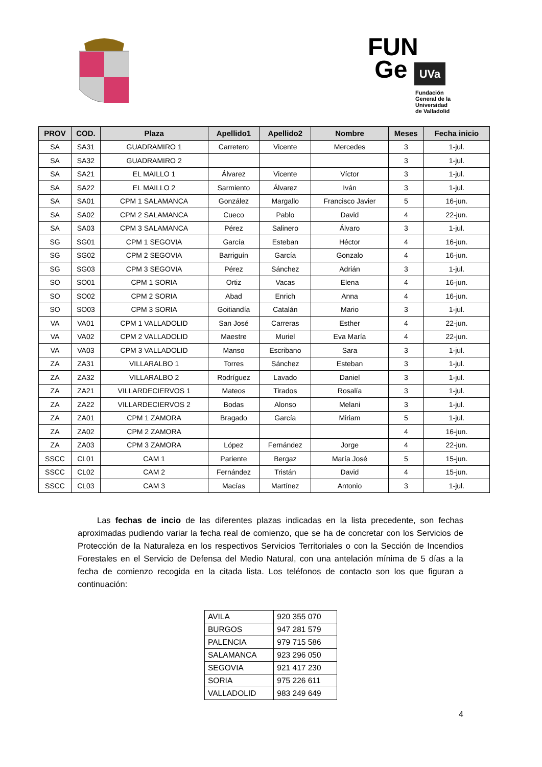FUN
Ge UVa
Fundación
General de la
Universidad
de Valladolid
| PROV | COD. | Plaza | Apellido1 | Apellido2 | Nombre | Meses | Fecha inicio |
| --- | --- | --- | --- | --- | --- | --- | --- |
| SA | SA31 | GUADRAMIRO 1 | Carretero | Vicente | Mercedes | 3 | 1-jul. |
| SA | SA32 | GUADRAMIRO 2 | | | | 3 | 1-jul. |
| SA | SA21 | EL MAILLO 1 | Álvarez | Vicente | Víctor | 3 | 1-jul. |
| SA | SA22 | EL MAILLO 2 | Sarmiento | Álvarez | Iván | 3 | 1-jul. |
| SA | SA01 | CPM 1 SALAMANCA | González | Margallo | Francisco Javier | 5 | 16-jun. |
| SA | SA02 | CPM 2 SALAMANCA | Cueco | Pablo | David | 4 | 22-jun. |
| SA | SA03 | CPM 3 SALAMANCA | Pérez | Salinero | Álvaro | 3 | 1-jul. |
| SG | SG01 | CPM 1 SEGOVIA | García | Esteban | Héctor | 4 | 16-jun. |
| SG | SG02 | CPM 2 SEGOVIA | Barriguín | García | Gonzalo | 4 | 16-jun. |
| SG | SG03 | CPM 3 SEGOVIA | Pérez | Sánchez | Adrián | 3 | 1-jul. |
| SO | SO01 | CPM 1 SORIA | Ortiz | Vacas | Elena | 4 | 16-jun. |
| SO | SO02 | CPM 2 SORIA | Abad | Enrich | Anna | 4 | 16-jun. |
| SO | SO03 | CPM 3 SORIA | Goitiandía | Catalán | Mario | 3 | 1-jul. |
| VA | VA01 | CPM 1 VALLADOLID | San José | Carreras | Esther | 4 | 22-jun. |
| VA | VA02 | CPM 2 VALLADOLID | Maestre | Muriel | Eva María | 4 | 22-jun. |
| VA | VA03 | CPM 3 VALLADOLID | Manso | Escribano | Sara | 3 | 1-jul. |
| ZA | ZA31 | VILLARALBO 1 | Torres | Sánchez | Esteban | 3 | 1-jul. |
| ZA | ZA32 | VILLARALBO 2 | Rodríguez | Lavado | Daniel | 3 | 1-jul. |
| ZA | ZA21 | VILLARDECIERVOS 1 | Mateos | Tirados | Rosalía | 3 | 1-jul. |
| ZA | ZA22 | VILLARDECIERVOS 2 | Bodas | Alonso | Melani | 3 | 1-jul. |
| ZA | ZA01 | CPM 1 ZAMORA | Bragado | García | Miriam | 5 | 1-jul. |
| ZA | ZA02 | CPM 2 ZAMORA | | | | 4 | 16-jun. |
| ZA | ZA03 | CPM 3 ZAMORA | López | Fernández | Jorge | 4 | 22-jun. |
| SSCC | CL01 | CAM 1 | Pariente | Bergaz | María José | 5 | 15-jun. |
| SSCC | CL02 | CAM 2 | Fernández | Tristán | David | 4 | 15-jun. |
| SSCC | CL03 | CAM 3 | Macías | Martínez | Antonio | 3 | 1-jul. |
Las fechas de incio de las diferentes plazas indicadas en la lista precedente, son fechas aproximadas pudiendo variar la fecha real de comienzo, que se ha de concretar con los Servicios de Protección de la Naturaleza en los respectivos Servicios Territoriales o con la Sección de Incendios Forestales en el Servicio de Defensa del Medio Natural, con una antelación mínima de 5 días a la fecha de comienzo recogida en la citada lista. Los teléfonos de contacto son los que figuran a continuación:
| AVILA | 920 355 070 |
| BURGOS | 947 281 579 |
| PALENCIA | 979 715 586 |
| SALAMANCA | 923 296 050 |
| SEGOVIA | 921 417 230 |
| SORIA | 975 226 611 |
| VALLADOLID | 983 249 649 |
4